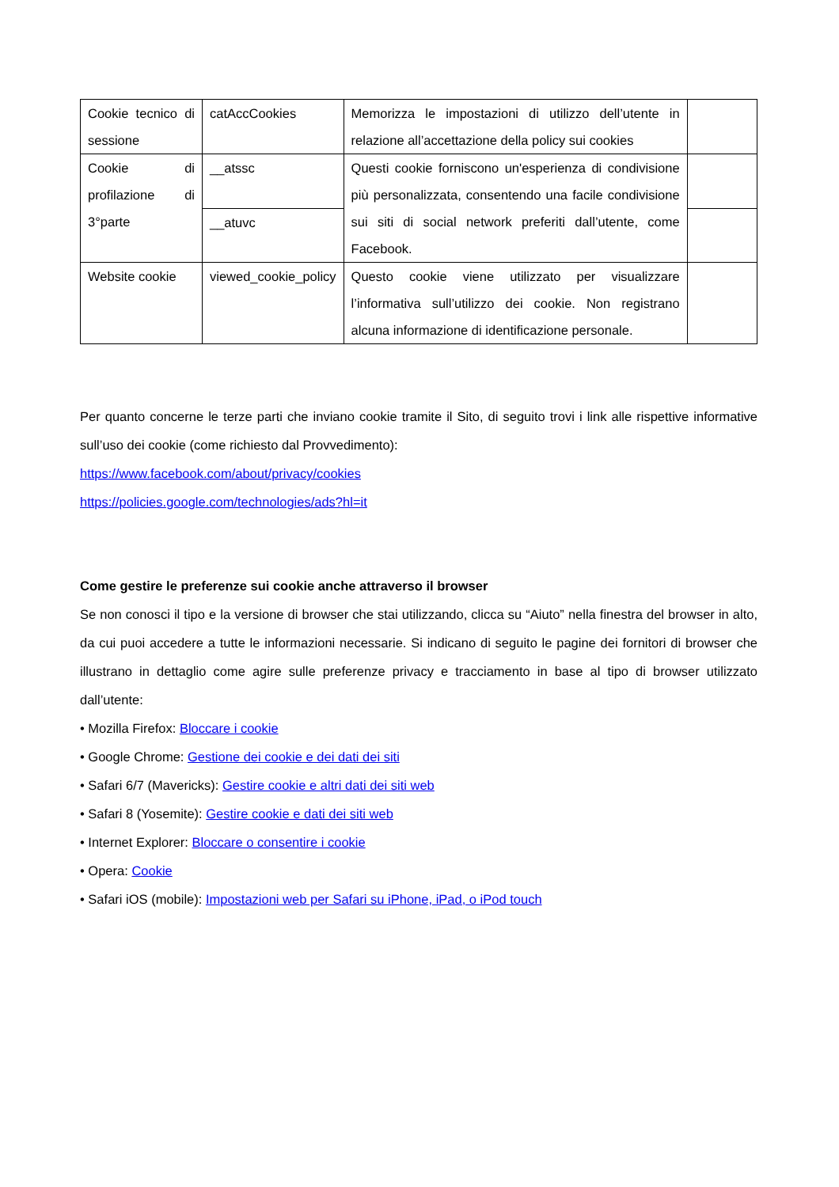| Cookie tecnico di sessione | catAccCookies | Memorizza le impostazioni di utilizzo dell’utente in relazione all’accettazione della policy sui cookies | |
| Cookie di profilazione di 3°parte | __atssc | Questi cookie forniscono un'esperienza di condivisione più personalizzata, consentendo una facile condivisione sui siti di social network preferiti dall’utente, come Facebook. | |
| | __atuvc | | |
| Website cookie | viewed_cookie_policy | Questo cookie viene utilizzato per visualizzare l’informativa sull’utilizzo dei cookie. Non registrano alcuna informazione di identificazione personale. | |
Per quanto concerne le terze parti che inviano cookie tramite il Sito, di seguito trovi i link alle rispettive informative sull’uso dei cookie (come richiesto dal Provvedimento):
https://www.facebook.com/about/privacy/cookies
https://policies.google.com/technologies/ads?hl=it
Come gestire le preferenze sui cookie anche attraverso il browser
Se non conosci il tipo e la versione di browser che stai utilizzando, clicca su “Aiuto” nella finestra del browser in alto, da cui puoi accedere a tutte le informazioni necessarie. Si indicano di seguito le pagine dei fornitori di browser che illustrano in dettaglio come agire sulle preferenze privacy e tracciamento in base al tipo di browser utilizzato dall’utente:
• Mozilla Firefox: Bloccare i cookie
• Google Chrome: Gestione dei cookie e dei dati dei siti
• Safari 6/7 (Mavericks): Gestire cookie e altri dati dei siti web
• Safari 8 (Yosemite): Gestire cookie e dati dei siti web
• Internet Explorer: Bloccare o consentire i cookie
• Opera: Cookie
• Safari iOS (mobile): Impostazioni web per Safari su iPhone, iPad, o iPod touch